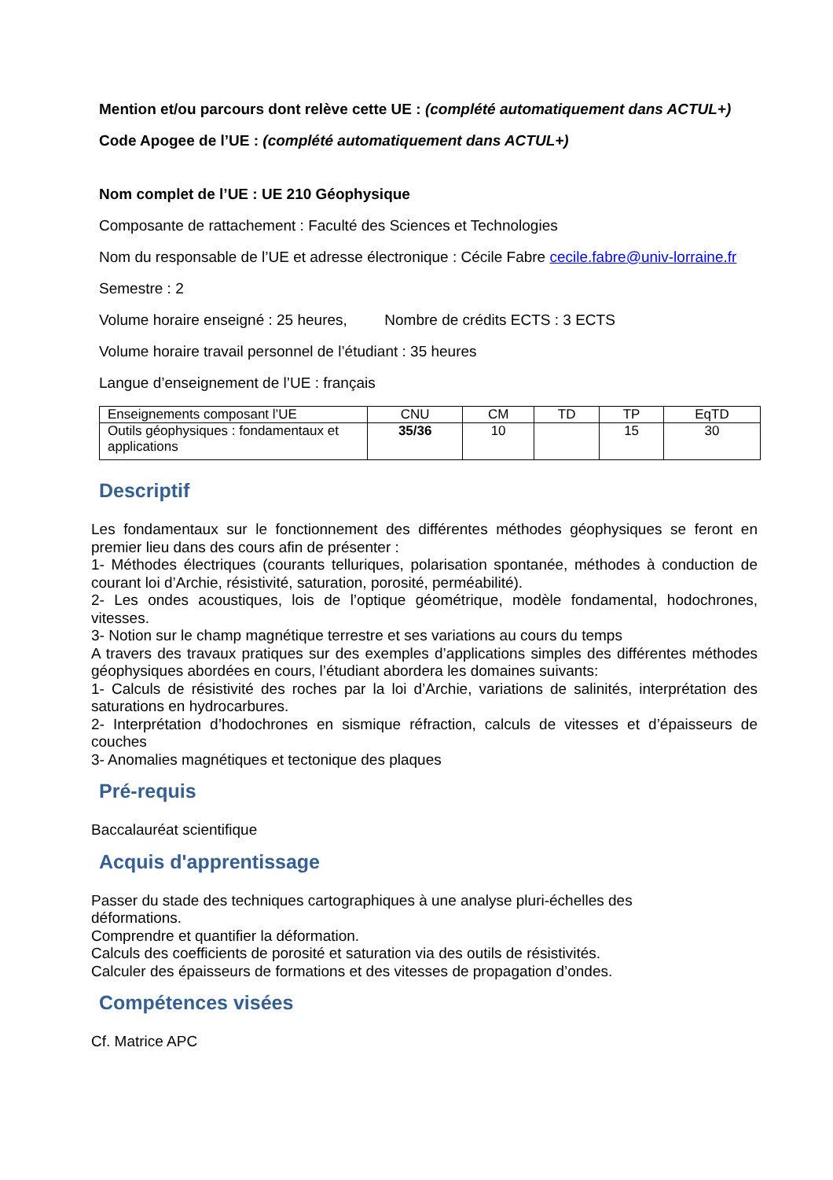Mention et/ou parcours dont relève cette UE : (complété automatiquement dans ACTUL+)
Code Apogee de l’UE : (complété automatiquement dans ACTUL+)
Nom complet de l’UE : UE 210 Géophysique
Composante de rattachement : Faculté des Sciences et Technologies
Nom du responsable de l’UE et adresse électronique : Cécile Fabre cecile.fabre@univ-lorraine.fr
Semestre : 2
Volume horaire enseigné : 25 heures, Nombre de crédits ECTS : 3 ECTS
Volume horaire travail personnel de l’étudiant : 35 heures
Langue d’enseignement de l’UE : français
| Enseignements composant l’UE | CNU | CM | TD | TP | EqTD |
| --- | --- | --- | --- | --- | --- |
| Outils géophysiques : fondamentaux et applications | 35/36 | 10 | | 15 | 30 |
Descriptif
Les fondamentaux sur le fonctionnement des différentes méthodes géophysiques se feront en premier lieu dans des cours afin de présenter :
1- Méthodes électriques (courants telluriques, polarisation spontanée, méthodes à conduction de courant loi d’Archie, résistivité, saturation, porosité, perméabilité).
2- Les ondes acoustiques, lois de l’optique géométrique, modèle fondamental, hodochrones, vitesses.
3- Notion sur le champ magnétique terrestre et ses variations au cours du temps
A travers des travaux pratiques sur des exemples d’applications simples des différentes méthodes géophysiques abordées en cours, l’étudiant abordera les domaines suivants:
1- Calculs de résistivité des roches par la loi d’Archie, variations de salinités, interprétation des saturations en hydrocarbures.
2- Interprétation d’hodochrones en sismique réfraction, calculs de vitesses et d’épaisseurs de couches
3- Anomalies magnétiques et tectonique des plaques
Pré-requis
Baccalauréat scientifique
Acquis d'apprentissage
Passer du stade des techniques cartographiques à une analyse pluri-échelles des
déformations.
Comprendre et quantifier la déformation.
Calculs des coefficients de porosité et saturation via des outils de résistivités.
Calculer des épaisseurs de formations et des vitesses de propagation d’ondes.
Compétences visées
Cf. Matrice APC